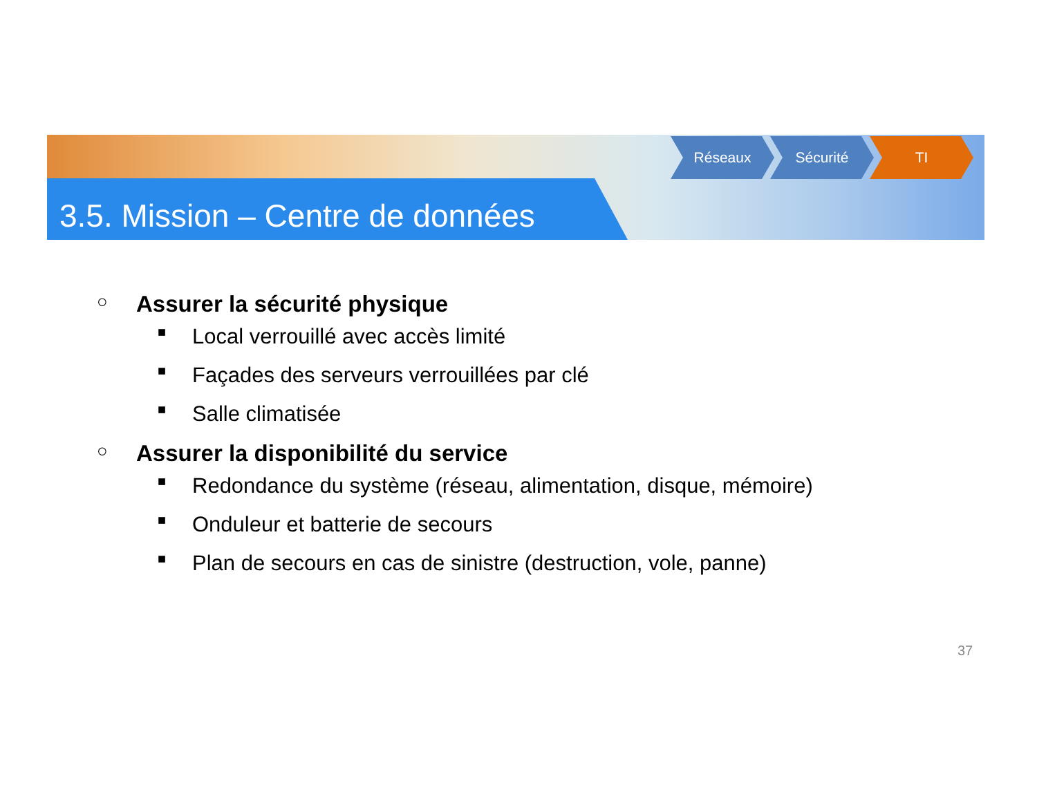3.5. Mission – Centre de données
Réseaux Sécurité TI
○ Assurer la sécurité physique
■ Local verrouillé avec accès limité
■ Façades des serveurs verrouillées par clé
■ Salle climatisée
○ Assurer la disponibilité du service
■ Redondance du système (réseau, alimentation, disque, mémoire)
■ Onduleur et batterie de secours
■ Plan de secours en cas de sinistre (destruction, vole, panne)
37